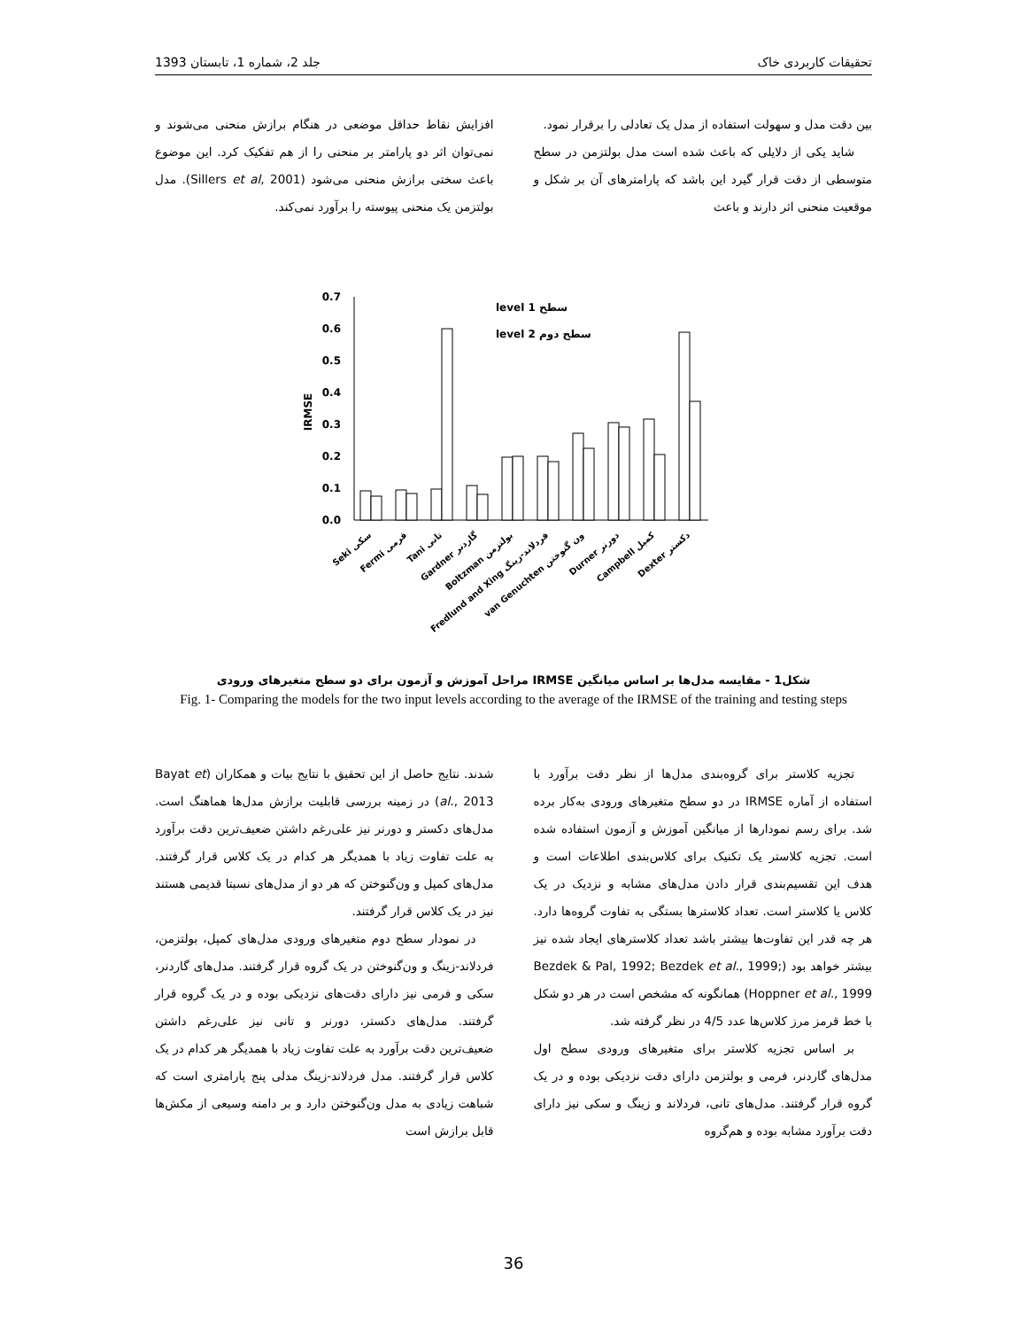جلد 2، شماره 1، تابستان 1393 تحقیقات کاربردی خاک
بین دقت مدل و سهولت استفاده از مدل یک تعادلی را برقرار نمود.
شاید یکی از دلایلی که باعث شده است مدل بولتزمن در سطح متوسطی از دقت قرار گیرد این باشد که پارامترهای آن بر شکل و موقعیت منحنی اثر دارند و باعث
افزایش نقاط حداقل موضعی در هنگام برازش منحنی می‌شوند و نمی‌توان اثر دو پارامتر بر منحنی را از هم تفکیک کرد. این موضوع باعث سختی برازش منحنی می‌شود (Sillers et al, 2001). مدل بولتزمن یک منحنی پیوسته را برآورد نمی‌کند.
0.0
0.1
0.2
0.3
0.4
0.5
0.6
0.7
IRMSE
level 1 سطح
level 2 سطح دوم
Seki سکی
Fermi فرمی
Tani تانی
Gardner گاردنر
Boltzman بولتزمن
Fredlund and Xing فردلاند-زینگ
van Genuchten ون گنوختن
Durner دورنر
Campbell کمپل
Dexter دکستر
شکل1 - مقایسه مدل‌ها بر اساس میانگین IRMSE مراحل آموزش و آزمون برای دو سطح متغیرهای ورودی
Fig. 1- Comparing the models for the two input levels according to the average of the IRMSE of the training and testing steps
تجزیه کلاستر برای گروه‌بندی مدل‌ها از نظر دقت برآورد با استفاده از آماره IRMSE در دو سطح متغیرهای ورودی به‌کار برده شد. برای رسم نمودارها از میانگین آموزش و آزمون استفاده شده است. تجزیه کلاستر یک تکنیک برای کلاس‌بندی اطلاعات است و هدف این تقسیم‌بندی قرار دادن مدل‌های مشابه و نزدیک در یک کلاس یا کلاستر است. تعداد کلاسترها بستگی به تفاوت گروه‌ها دارد. هر چه قدر این تفاوت‌ها بیشتر باشد تعداد کلاسترهای ایجاد شده نیز بیشتر خواهد بود (Bezdek & Pal, 1992; Bezdek et al., 1999; Hoppner et al., 1999) همانگونه که مشخص است در هر دو شکل با خط قرمز مرز کلاس‌ها عدد 4/5 در نظر گرفته شد.
بر اساس تجزیه کلاستر برای متغیرهای ورودی سطح اول مدل‌های گاردنر، فرمی و بولتزمن دارای دقت نزدیکی بوده و در یک گروه قرار گرفتند. مدل‌های تانی، فردلاند و زینگ و سکی نیز دارای دقت برآورد مشابه بوده و هم‌گروه
شدند. نتایج حاصل از این تحقیق با نتایج بیات و همکاران (Bayat et al., 2013) در زمینه بررسی قابلیت برازش مدل‌ها هماهنگ است. مدل‌های دکستر و دورنر نیز علی‌رغم داشتن ضعیف‌ترین دقت برآورد به علت تفاوت زیاد با همدیگر هر کدام در یک کلاس قرار گرفتند. مدل‌های کمپل و ون‌گنوختن که هر دو از مدل‌های نسبتا قدیمی هستند نیز در یک کلاس قرار گرفتند.
در نمودار سطح دوم متغیرهای ورودی مدل‌های کمپل، بولتزمن، فردلاند-زینگ و ون‌گنوختن در یک گروه قرار گرفتند. مدل‌های گاردنر، سکی و فرمی نیز دارای دقت‌های نزدیکی بوده و در یک گروه قرار گرفتند. مدل‌های دکستر، دورنر و تانی نیز علی‌رغم داشتن ضعیف‌ترین دقت برآورد به علت تفاوت زیاد با همدیگر هر کدام در یک کلاس قرار گرفتند. مدل فردلاند-زینگ مدلی پنج پارامتری است که شباهت زیادی به مدل ون‌گنوختن دارد و بر دامنه وسیعی از مکش‌ها قابل برازش است
36